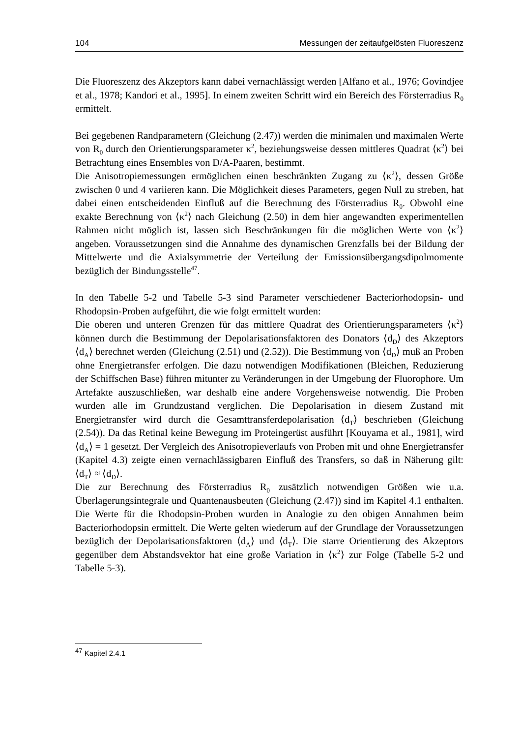104 Messungen der zeitaufgelösten Fluoreszenz
Die Fluoreszenz des Akzeptors kann dabei vernachlässigt werden [Alfano et al., 1976; Govindjee et al., 1978; Kandori et al., 1995]. In einem zweiten Schritt wird ein Bereich des Försterradius R<sub>0</sub> ermittelt.
Bei gegebenen Randparametern (Gleichung (2.47)) werden die minimalen und maximalen Werte von R<sub>0</sub> durch den Orientierungsparameter κ<sup>2</sup>, beziehungsweise dessen mittleres Quadrat ⟨κ<sup>2</sup>⟩ bei Betrachtung eines Ensembles von D/A-Paaren, bestimmt.
Die Anisotropiemessungen ermöglichen einen beschränkten Zugang zu ⟨κ<sup>2</sup>⟩, dessen Größe zwischen 0 und 4 variieren kann. Die Möglichkeit dieses Parameters, gegen Null zu streben, hat dabei einen entscheidenden Einfluß auf die Berechnung des Försterradius R<sub>0</sub>. Obwohl eine exakte Berechnung von ⟨κ<sup>2</sup>⟩ nach Gleichung (2.50) in dem hier angewandten experimentellen Rahmen nicht möglich ist, lassen sich Beschränkungen für die möglichen Werte von ⟨κ<sup>2</sup>⟩ angeben. Voraussetzungen sind die Annahme des dynamischen Grenzfalls bei der Bildung der Mittelwerte und die Axialsymmetrie der Verteilung der Emissionsübergangsdipolmomente bezüglich der Bindungsstelle<sup>47</sup>.
In den Tabelle 5-2 und Tabelle 5-3 sind Parameter verschiedener Bacteriorhodopsin- und Rhodopsin-Proben aufgeführt, die wie folgt ermittelt wurden:
Die oberen und unteren Grenzen für das mittlere Quadrat des Orientierungsparameters ⟨κ<sup>2</sup>⟩ können durch die Bestimmung der Depolarisationsfaktoren des Donators ⟨d<sub>D</sub>⟩ des Akzeptors ⟨d<sub>A</sub>⟩ berechnet werden (Gleichung (2.51) und (2.52)). Die Bestimmung von ⟨d<sub>D</sub>⟩ muß an Proben ohne Energietransfer erfolgen. Die dazu notwendigen Modifikationen (Bleichen, Reduzierung der Schiffschen Base) führen mitunter zu Veränderungen in der Umgebung der Fluorophore. Um Artefakte auszuschließen, war deshalb eine andere Vorgehensweise notwendig. Die Proben wurden alle im Grundzustand verglichen. Die Depolarisation in diesem Zustand mit Energietransfer wird durch die Gesamttransferdepolarisation ⟨d<sub>T</sub>⟩ beschrieben (Gleichung (2.54)). Da das Retinal keine Bewegung im Proteingerüst ausführt [Kouyama et al., 1981], wird ⟨d<sub>A</sub>⟩ = 1 gesetzt. Der Vergleich des Anisotropieverlaufs von Proben mit und ohne Energietransfer (Kapitel 4.3) zeigte einen vernachlässigbaren Einfluß des Transfers, so daß in Näherung gilt: ⟨d<sub>T</sub>⟩ ≈ ⟨d<sub>D</sub>⟩.
Die zur Berechnung des Försterradius R<sub>0</sub> zusätzlich notwendigen Größen wie u.a. Überlagerungsintegrale und Quantenausbeuten (Gleichung (2.47)) sind im Kapitel 4.1 enthalten. Die Werte für die Rhodopsin-Proben wurden in Analogie zu den obigen Annahmen beim Bacteriorhodopsin ermittelt. Die Werte gelten wiederum auf der Grundlage der Voraussetzungen bezüglich der Depolarisationsfaktoren ⟨d<sub>A</sub>⟩ und ⟨d<sub>T</sub>⟩. Die starre Orientierung des Akzeptors gegenüber dem Abstandsvektor hat eine große Variation in ⟨κ<sup>2</sup>⟩ zur Folge (Tabelle 5-2 und Tabelle 5-3).
<sup>47</sup> Kapitel 2.4.1